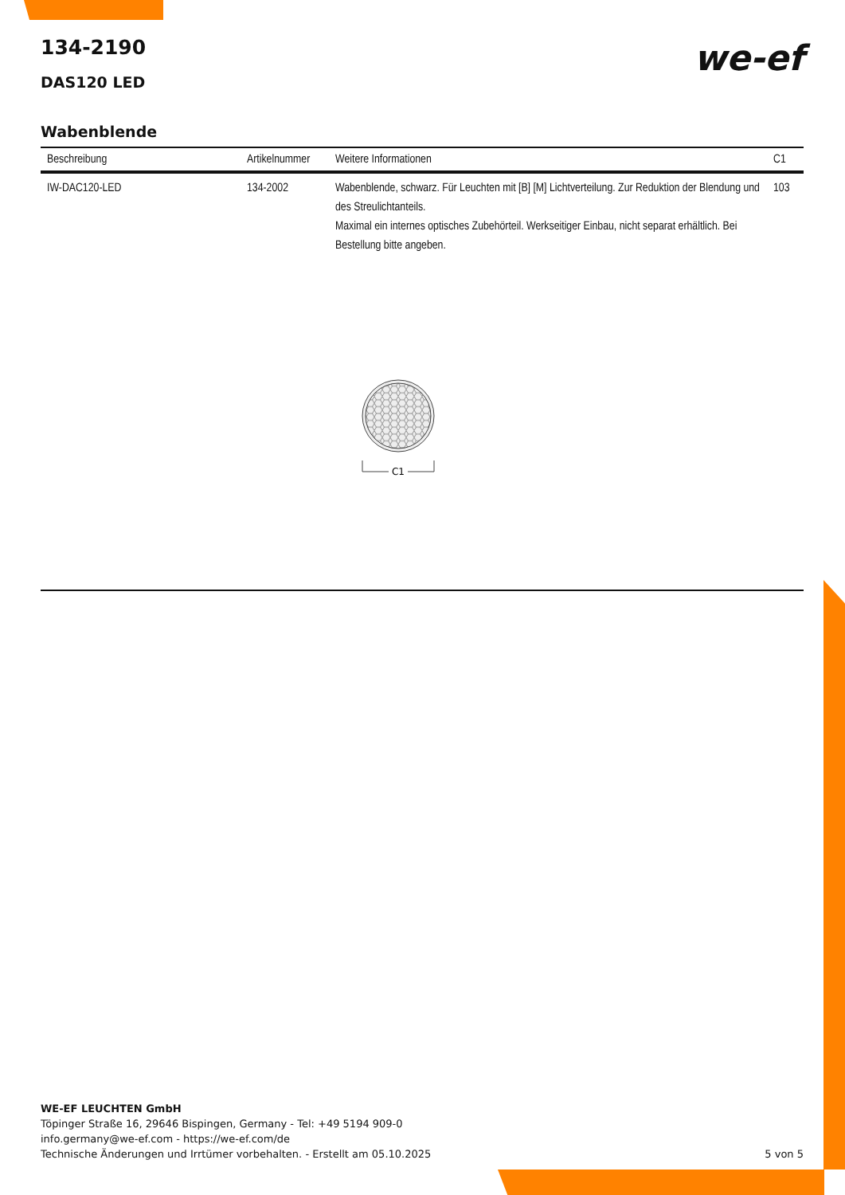we-ef
134-2190
DAS120 LED
Wabenblende
| Beschreibung | Artikelnummer | Weitere Informationen | C1 |
| --- | --- | --- | --- |
| IW-DAC120-LED | 134-2002 | Wabenblende, schwarz. Für Leuchten mit [B] [M] Lichtverteilung. Zur Reduktion der Blendung und des Streulichtanteils. Maximal ein internes optisches Zubehörteil. Werkseitiger Einbau, nicht separat erhältlich. Bei Bestellung bitte angeben. | 103 |
C1
WE-EF LEUCHTEN GmbH
Töpinger Straße 16, 29646 Bispingen, Germany - Tel: +49 5194 909-0
info.germany@we-ef.com - https://we-ef.com/de
Technische Änderungen und Irrtümer vorbehalten. - Erstellt am 05.10.2025 5 von 5